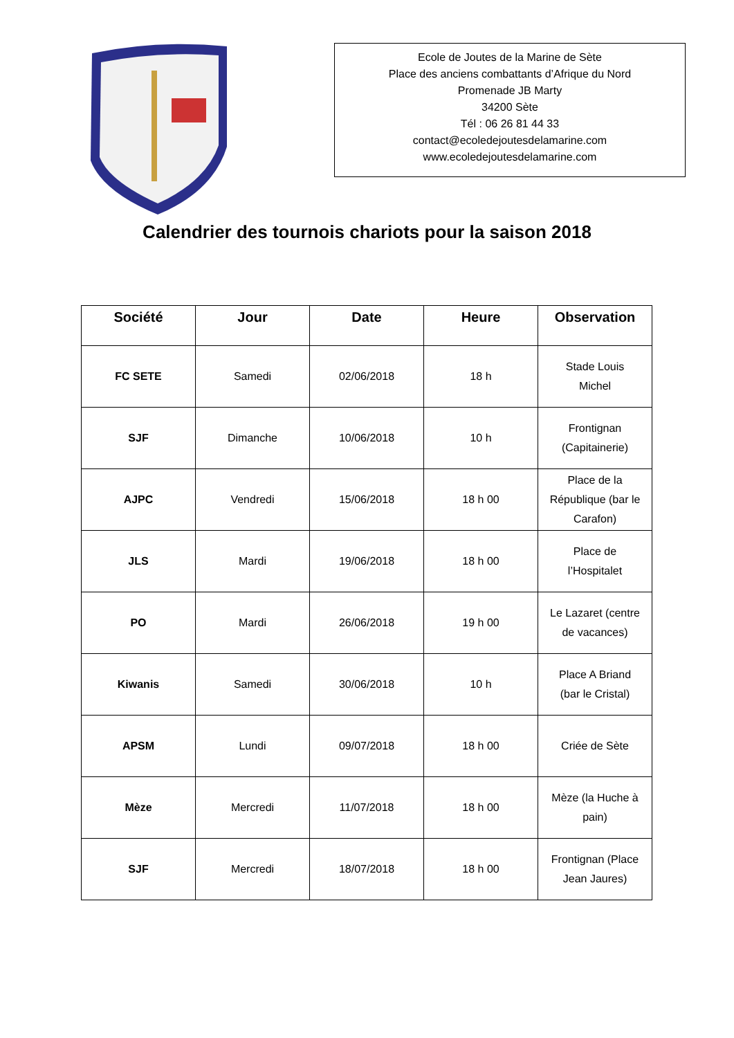Ecole de Joutes de la Marine de Sète
Place des anciens combattants d’Afrique du Nord
Promenade JB Marty
34200 Sète
Tél : 06 26 81 44 33
contact@ecoledejoutesdelamarine.com
www.ecoledejoutesdelamarine.com
Calendrier des tournois chariots pour la saison 2018
| Société | Jour | Date | Heure | Observation |
| --- | --- | --- | --- | --- |
| FC SETE | Samedi | 02/06/2018 | 18 h | Stade Louis Michel |
| SJF | Dimanche | 10/06/2018 | 10 h | Frontignan (Capitainerie) |
| AJPC | Vendredi | 15/06/2018 | 18 h 00 | Place de la République (bar le Carafon) |
| JLS | Mardi | 19/06/2018 | 18 h 00 | Place de l’Hospitalet |
| PO | Mardi | 26/06/2018 | 19 h 00 | Le Lazaret (centre de vacances) |
| Kiwanis | Samedi | 30/06/2018 | 10 h | Place A Briand (bar le Cristal) |
| APSM | Lundi | 09/07/2018 | 18 h 00 | Criée de Sète |
| Mèze | Mercredi | 11/07/2018 | 18 h 00 | Mèze (la Huche à pain) |
| SJF | Mercredi | 18/07/2018 | 18 h 00 | Frontignan (Place Jean Jaures) |